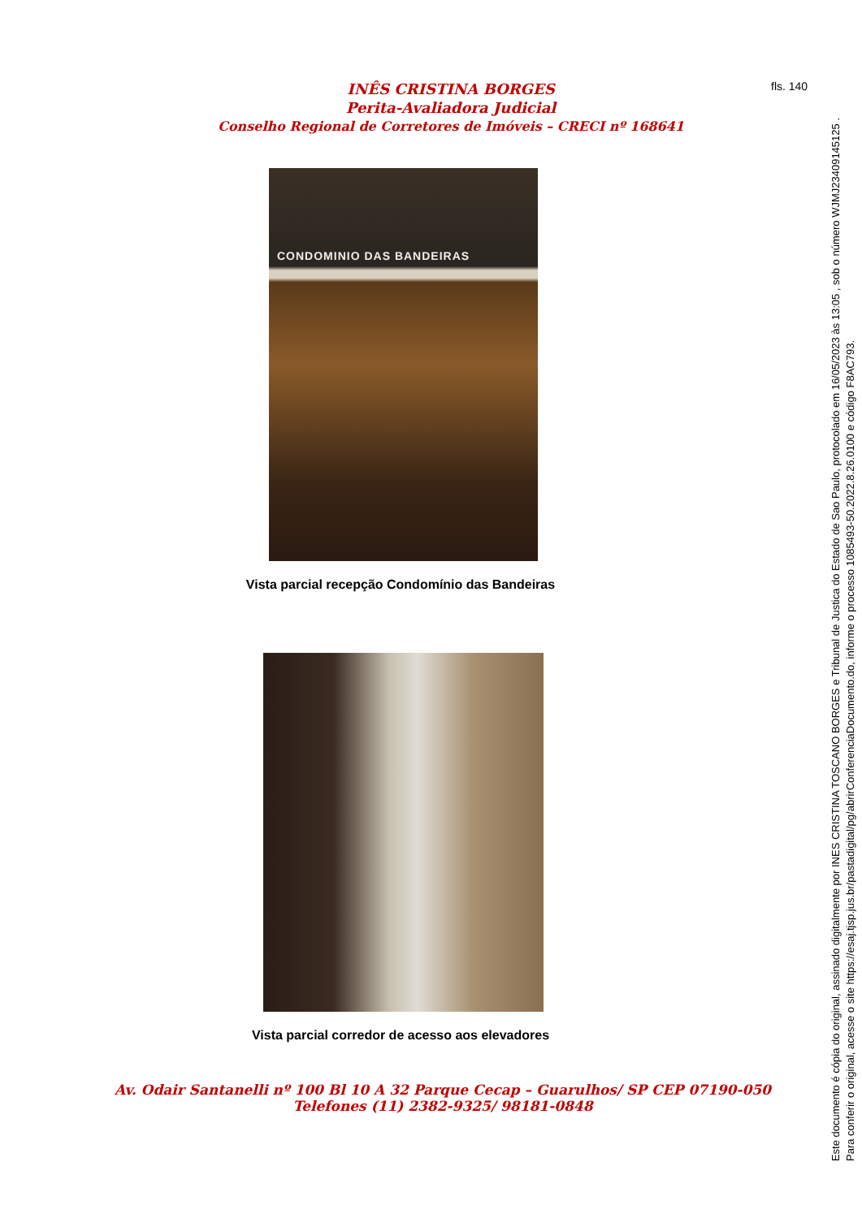INÊS CRISTINA BORGES
Perita-Avaliadora Judicial
Conselho Regional de Corretores de Imóveis – CRECI nº 168641
fls. 140
CONDOMINIO DAS BANDEIRAS
Vista parcial recepção Condomínio das Bandeiras
Vista parcial corredor de acesso aos elevadores
Av. Odair Santanelli nº 100 Bl 10 A 32 Parque Cecap – Guarulhos/ SP CEP 07190-050
Telefones (11) 2382-9325/ 98181-0848
Este documento é cópia do original, assinado digitalmente por INES CRISTINA TOSCANO BORGES e Tribunal de Justica do Estado de Sao Paulo, protocolado em 16/05/2023 às 13:05 , sob o número WJMJ23409145125 .
Para conferir o original, acesse o site https://esaj.tjsp.jus.br/pastadigital/pg/abrirConferenciaDocumento.do, informe o processo 1085493-50.2022.8.26.0100 e código F8AC793.